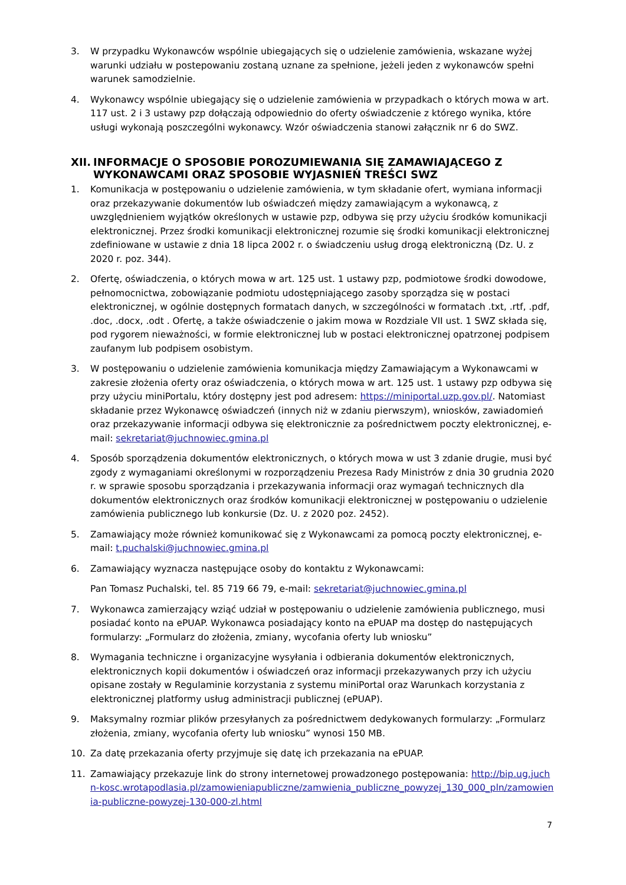3. W przypadku Wykonawców wspólnie ubiegających się o udzielenie zamówienia, wskazane wyżej warunki udziału w postepowaniu zostaną uznane za spełnione, jeżeli jeden z wykonawców spełni warunek samodzielnie.
4. Wykonawcy wspólnie ubiegający się o udzielenie zamówienia w przypadkach o których mowa w art. 117 ust. 2 i 3 ustawy pzp dołączają odpowiednio do oferty oświadczenie z którego wynika, które usługi wykonają poszczególni wykonawcy. Wzór oświadczenia stanowi załącznik nr 6 do SWZ.
XII. INFORMACJE O SPOSOBIE POROZUMIEWANIA SIĘ ZAMAWIAJĄCEGO Z WYKONAWCAMI ORAZ SPOSOBIE WYJASNIEŃ TREŚCI SWZ
1. Komunikacja w postępowaniu o udzielenie zamówienia, w tym składanie ofert, wymiana informacji oraz przekazywanie dokumentów lub oświadczeń między zamawiającym a wykonawcą, z uwzględnieniem wyjątków określonych w ustawie pzp, odbywa się przy użyciu środków komunikacji elektronicznej. Przez środki komunikacji elektronicznej rozumie się środki komunikacji elektronicznej zdefiniowane w ustawie z dnia 18 lipca 2002 r. o świadczeniu usług drogą elektroniczną (Dz. U. z 2020 r. poz. 344).
2. Ofertę, oświadczenia, o których mowa w art. 125 ust. 1 ustawy pzp, podmiotowe środki dowodowe, pełnomocnictwa, zobowiązanie podmiotu udostępniającego zasoby sporządza się w postaci elektronicznej, w ogólnie dostępnych formatach danych, w szczególności w formatach .txt, .rtf, .pdf, .doc, .docx, .odt . Ofertę, a także oświadczenie o jakim mowa w Rozdziale VII ust. 1 SWZ składa się, pod rygorem nieważności, w formie elektronicznej lub w postaci elektronicznej opatrzonej podpisem zaufanym lub podpisem osobistym.
3. W postępowaniu o udzielenie zamówienia komunikacja między Zamawiającym a Wykonawcami w zakresie złożenia oferty oraz oświadczenia, o których mowa w art. 125 ust. 1 ustawy pzp odbywa się przy użyciu miniPortalu, który dostępny jest pod adresem: https://miniportal.uzp.gov.pl/. Natomiast składanie przez Wykonawcę oświadczeń (innych niż w zdaniu pierwszym), wniosków, zawiadomień oraz przekazywanie informacji odbywa się elektronicznie za pośrednictwem poczty elektronicznej, e-mail: sekretariat@juchnowiec.gmina.pl
4. Sposób sporządzenia dokumentów elektronicznych, o których mowa w ust 3 zdanie drugie, musi być zgody z wymaganiami określonymi w rozporządzeniu Prezesa Rady Ministrów z dnia 30 grudnia 2020 r. w sprawie sposobu sporządzania i przekazywania informacji oraz wymagań technicznych dla dokumentów elektronicznych oraz środków komunikacji elektronicznej w postępowaniu o udzielenie zamówienia publicznego lub konkursie (Dz. U. z 2020 poz. 2452).
5. Zamawiający może również komunikować się z Wykonawcami za pomocą poczty elektronicznej, e-mail: t.puchalski@juchnowiec.gmina.pl
6. Zamawiający wyznacza następujące osoby do kontaktu z Wykonawcami:
Pan Tomasz Puchalski, tel. 85 719 66 79, e-mail: sekretariat@juchnowiec.gmina.pl
7. Wykonawca zamierzający wziąć udział w postępowaniu o udzielenie zamówienia publicznego, musi posiadać konto na ePUAP. Wykonawca posiadający konto na ePUAP ma dostęp do następujących formularzy: „Formularz do złożenia, zmiany, wycofania oferty lub wniosku”
8. Wymagania techniczne i organizacyjne wysyłania i odbierania dokumentów elektronicznych, elektronicznych kopii dokumentów i oświadczeń oraz informacji przekazywanych przy ich użyciu opisane zostały w Regulaminie korzystania z systemu miniPortal oraz Warunkach korzystania z elektronicznej platformy usług administracji publicznej (ePUAP).
9. Maksymalny rozmiar plików przesyłanych za pośrednictwem dedykowanych formularzy: „Formularz złożenia, zmiany, wycofania oferty lub wniosku” wynosi 150 MB.
10. Za datę przekazania oferty przyjmuje się datę ich przekazania na ePUAP.
11. Zamawiający przekazuje link do strony internetowej prowadzonego postępowania: http://bip.ug.juchn-kosc.wrotapodlasia.pl/zamowieniapubliczne/zamwienia_publiczne_powyzej_130_000_pln/zamowienia-publiczne-powyzej-130-000-zl.html
7